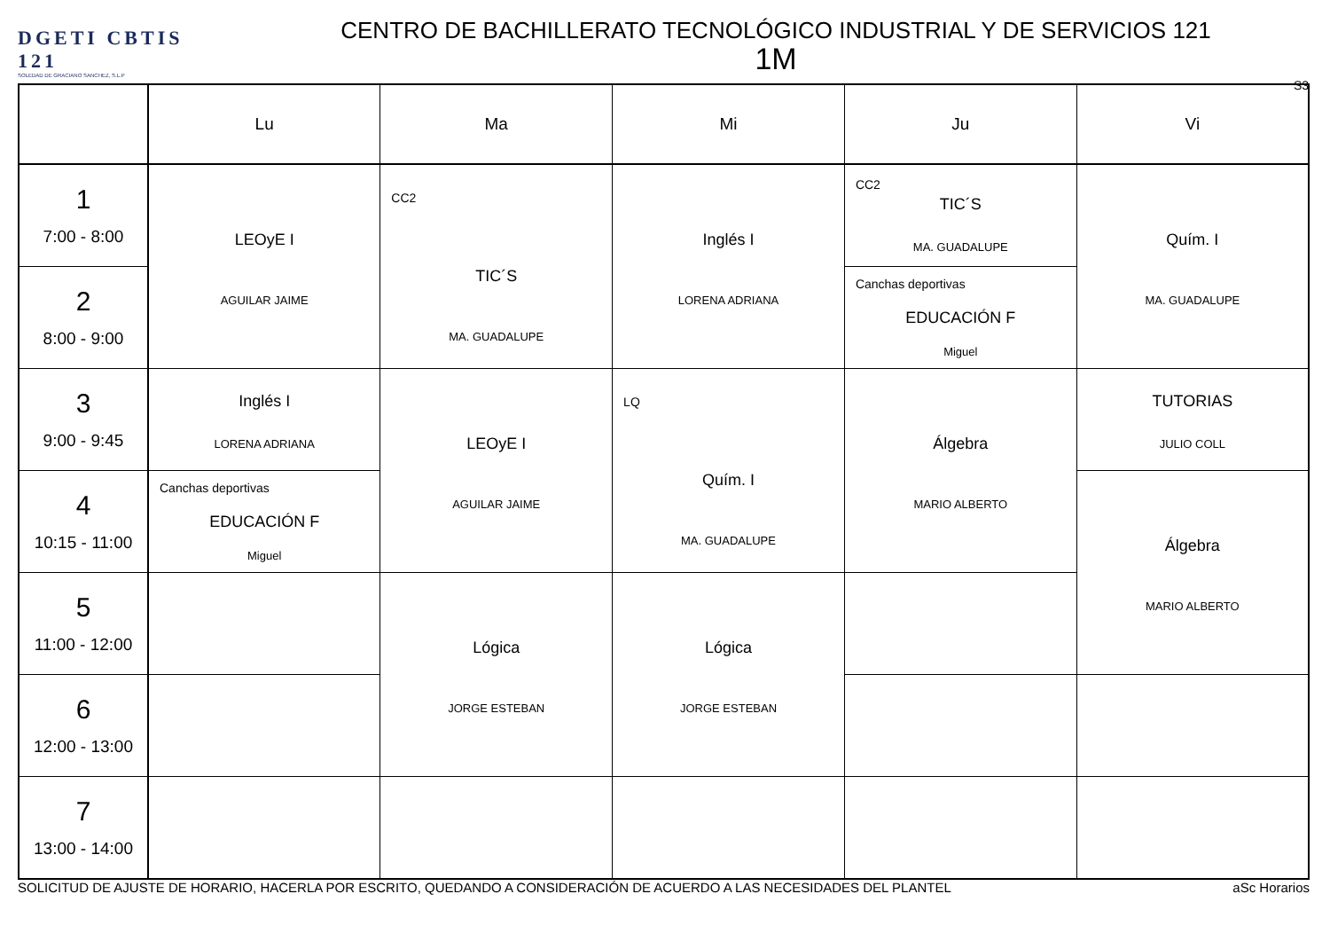DGETI CBTIS 121
SOLEDAD DE GRACIANO SANCHEZ, S.L.P
CENTRO DE BACHILLERATO TECNOLÓGICO INDUSTRIAL Y DE SERVICIOS 121
1M
S3
| | Lu | Ma | Mi | Ju | Vi |
| --- | --- | --- | --- | --- | --- |
| 1 7:00 - 8:00 | LEOyE I AGUILAR JAIME | CC2 TIC´S MA. GUADALUPE | Inglés I LORENA ADRIANA | CC2 TIC´S MA. GUADALUPE | Quím. I MA. GUADALUPE |
| 2 8:00 - 9:00 | | | | Canchas deportivas EDUCACIÓN F Miguel | |
| 3 9:00 - 9:45 | Inglés I LORENA ADRIANA | LEOyE I AGUILAR JAIME | LQ Quím. I MA. GUADALUPE | Álgebra MARIO ALBERTO | TUTORIAS JULIO COLL |
| 4 10:15 - 11:00 | Canchas deportivas EDUCACIÓN F Miguel | | | | Álgebra MARIO ALBERTO |
| 5 11:00 - 12:00 | | Lógica JORGE ESTEBAN | Lógica JORGE ESTEBAN | | |
| 6 12:00 - 13:00 | | | | | |
| 7 13:00 - 14:00 | | | | | |
SOLICITUD DE AJUSTE DE HORARIO, HACERLA POR ESCRITO, QUEDANDO A CONSIDERACIÓN DE ACUERDO A LAS NECESIDADES DEL PLANTEL aSc Horarios